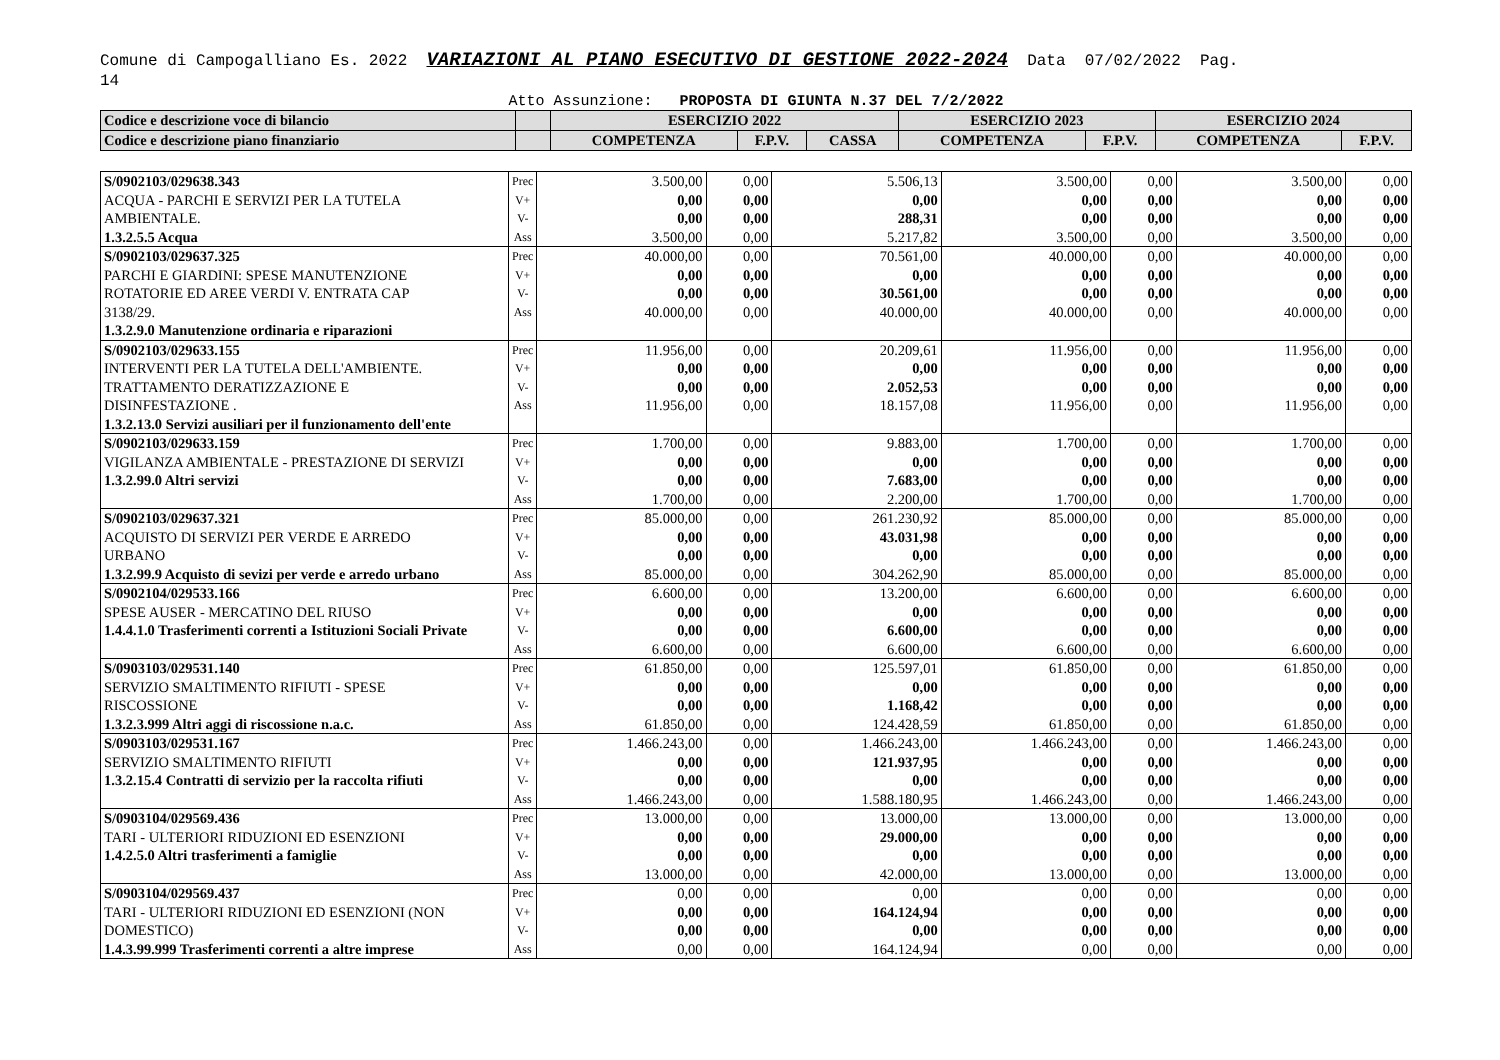Comune di Campogalliano Es. 2022 VARIAZIONI AL PIANO ESECUTIVO DI GESTIONE 2022-2024 Data 07/02/2022 Pag.
14
Atto Assunzione: PROPOSTA DI GIUNTA N.37 DEL 7/2/2022
| Codice e descrizione voce di bilancio | | ESERCIZIO 2022 | | | ESERCIZIO 2023 | | ESERCIZIO 2024 | |
| Codice e descrizione piano finanziario | | COMPETENZA | F.P.V. | CASSA | COMPETENZA | F.P.V. | COMPETENZA | F.P.V. |
| S/0902103/029638.343 ACQUA - PARCHI E SERVIZI PER LA TUTELA AMBIENTALE. 1.3.2.5.5 Acqua | Prec V+ V- Ass | 3.500,00 0,00 0,00 3.500,00 | 0,00 0,00 0,00 0,00 | 5.506,13 0,00 288,31 5.217,82 | 3.500,00 0,00 0,00 3.500,00 | 0,00 0,00 0,00 0,00 | 3.500,00 0,00 0,00 3.500,00 | 0,00 0,00 0,00 0,00 |
| S/0902103/029637.325 PARCHI E GIARDINI: SPESE MANUTENZIONE ROTATORIE ED AREE VERDI V. ENTRATA CAP 3138/29. 1.3.2.9.0 Manutenzione ordinaria e riparazioni | Prec V+ V- Ass | 40.000,00 0,00 0,00 40.000,00 | 0,00 0,00 0,00 0,00 | 70.561,00 0,00 30.561,00 40.000,00 | 40.000,00 0,00 0,00 40.000,00 | 0,00 0,00 0,00 0,00 | 40.000,00 0,00 0,00 40.000,00 | 0,00 0,00 0,00 0,00 |
| S/0902103/029633.155 INTERVENTI PER LA TUTELA DELL'AMBIENTE. TRATTAMENTO DERATIZZAZIONE E DISINFESTAZIONE . 1.3.2.13.0 Servizi ausiliari per il funzionamento dell'ente | Prec V+ V- Ass | 11.956,00 0,00 0,00 11.956,00 | 0,00 0,00 0,00 0,00 | 20.209,61 0,00 2.052,53 18.157,08 | 11.956,00 0,00 0,00 11.956,00 | 0,00 0,00 0,00 0,00 | 11.956,00 0,00 0,00 11.956,00 | 0,00 0,00 0,00 0,00 |
| S/0902103/029633.159 VIGILANZA AMBIENTALE - PRESTAZIONE DI SERVIZI 1.3.2.99.0 Altri servizi | Prec V+ V- Ass | 1.700,00 0,00 0,00 1.700,00 | 0,00 0,00 0,00 0,00 | 9.883,00 0,00 7.683,00 2.200,00 | 1.700,00 0,00 0,00 1.700,00 | 0,00 0,00 0,00 0,00 | 1.700,00 0,00 0,00 1.700,00 | 0,00 0,00 0,00 0,00 |
| S/0902103/029637.321 ACQUISTO DI SERVIZI PER VERDE E ARREDO URBANO 1.3.2.99.9 Acquisto di sevizi per verde e arredo urbano | Prec V+ V- Ass | 85.000,00 0,00 0,00 85.000,00 | 0,00 0,00 0,00 0,00 | 261.230,92 43.031,98 0,00 304.262,90 | 85.000,00 0,00 0,00 85.000,00 | 0,00 0,00 0,00 0,00 | 85.000,00 0,00 0,00 85.000,00 | 0,00 0,00 0,00 0,00 |
| S/0902104/029533.166 SPESE AUSER - MERCATINO DEL RIUSO 1.4.4.1.0 Trasferimenti correnti a Istituzioni Sociali Private | Prec V+ V- Ass | 6.600,00 0,00 0,00 6.600,00 | 0,00 0,00 0,00 0,00 | 13.200,00 0,00 6.600,00 6.600,00 | 6.600,00 0,00 0,00 6.600,00 | 0,00 0,00 0,00 0,00 | 6.600,00 0,00 0,00 6.600,00 | 0,00 0,00 0,00 0,00 |
| S/0903103/029531.140 SERVIZIO SMALTIMENTO RIFIUTI - SPESE RISCOSSIONE 1.3.2.3.999 Altri aggi di riscossione n.a.c. | Prec V+ V- Ass | 61.850,00 0,00 0,00 61.850,00 | 0,00 0,00 0,00 0,00 | 125.597,01 0,00 1.168,42 124.428,59 | 61.850,00 0,00 0,00 61.850,00 | 0,00 0,00 0,00 0,00 | 61.850,00 0,00 0,00 61.850,00 | 0,00 0,00 0,00 0,00 |
| S/0903103/029531.167 SERVIZIO SMALTIMENTO RIFIUTI 1.3.2.15.4 Contratti di servizio per la raccolta rifiuti | Prec V+ V- Ass | 1.466.243,00 0,00 0,00 1.466.243,00 | 0,00 0,00 0,00 0,00 | 1.466.243,00 121.937,95 0,00 1.588.180,95 | 1.466.243,00 0,00 0,00 1.466.243,00 | 0,00 0,00 0,00 0,00 | 1.466.243,00 0,00 0,00 1.466.243,00 | 0,00 0,00 0,00 0,00 |
| S/0903104/029569.436 TARI - ULTERIORI RIDUZIONI ED ESENZIONI 1.4.2.5.0 Altri trasferimenti a famiglie | Prec V+ V- Ass | 13.000,00 0,00 0,00 13.000,00 | 0,00 0,00 0,00 0,00 | 13.000,00 29.000,00 0,00 42.000,00 | 13.000,00 0,00 0,00 13.000,00 | 0,00 0,00 0,00 0,00 | 13.000,00 0,00 0,00 13.000,00 | 0,00 0,00 0,00 0,00 |
| S/0903104/029569.437 TARI - ULTERIORI RIDUZIONI ED ESENZIONI (NON DOMESTICO) 1.4.3.99.999 Trasferimenti correnti a altre imprese | Prec V+ V- Ass | 0,00 0,00 0,00 0,00 | 0,00 0,00 0,00 0,00 | 0,00 164.124,94 0,00 164.124,94 | 0,00 0,00 0,00 0,00 | 0,00 0,00 0,00 0,00 | 0,00 0,00 0,00 0,00 | 0,00 0,00 0,00 0,00 |